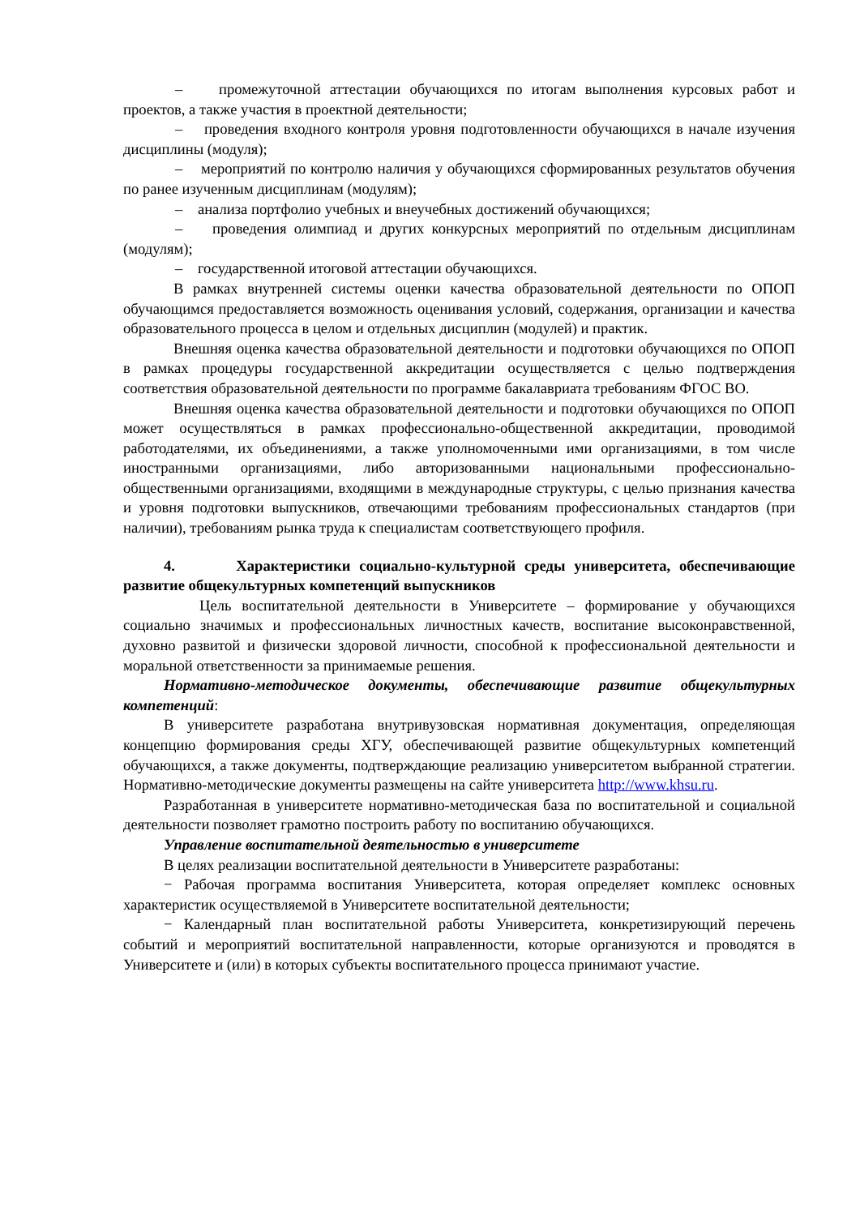– промежуточной аттестации обучающихся по итогам выполнения курсовых работ и проектов, а также участия в проектной деятельности;
– проведения входного контроля уровня подготовленности обучающихся в начале изучения дисциплины (модуля);
– мероприятий по контролю наличия у обучающихся сформированных результатов обучения по ранее изученным дисциплинам (модулям);
– анализа портфолио учебных и внеучебных достижений обучающихся;
– проведения олимпиад и других конкурсных мероприятий по отдельным дисциплинам (модулям);
– государственной итоговой аттестации обучающихся.
В рамках внутренней системы оценки качества образовательной деятельности по ОПОП обучающимся предоставляется возможность оценивания условий, содержания, организации и качества образовательного процесса в целом и отдельных дисциплин (модулей) и практик.
Внешняя оценка качества образовательной деятельности и подготовки обучающихся по ОПОП в рамках процедуры государственной аккредитации осуществляется с целью подтверждения соответствия образовательной деятельности по программе бакалавриата требованиям ФГОС ВО.
Внешняя оценка качества образовательной деятельности и подготовки обучающихся по ОПОП может осуществляться в рамках профессионально-общественной аккредитации, проводимой работодателями, их объединениями, а также уполномоченными ими организациями, в том числе иностранными организациями, либо авторизованными национальными профессионально-общественными организациями, входящими в международные структуры, с целью признания качества и уровня подготовки выпускников, отвечающими требованиям профессиональных стандартов (при наличии), требованиям рынка труда к специалистам соответствующего профиля.
4. Характеристики социально-культурной среды университета, обеспечивающие развитие общекультурных компетенций выпускников
Цель воспитательной деятельности в Университете – формирование у обучающихся социально значимых и профессиональных личностных качеств, воспитание высоконравственной, духовно развитой и физически здоровой личности, способной к профессиональной деятельности и моральной ответственности за принимаемые решения.
Нормативно-методическое документы, обеспечивающие развитие общекультурных компетенций:
В университете разработана внутривузовская нормативная документация, определяющая концепцию формирования среды ХГУ, обеспечивающей развитие общекультурных компетенций обучающихся, а также документы, подтверждающие реализацию университетом выбранной стратегии. Нормативно-методические документы размещены на сайте университета http://www.khsu.ru.
Разработанная в университете нормативно-методическая база по воспитательной и социальной деятельности позволяет грамотно построить работу по воспитанию обучающихся.
Управление воспитательной деятельностью в университете
В целях реализации воспитательной деятельности в Университете разработаны:
− Рабочая программа воспитания Университета, которая определяет комплекс основных характеристик осуществляемой в Университете воспитательной деятельности;
− Календарный план воспитательной работы Университета, конкретизирующий перечень событий и мероприятий воспитательной направленности, которые организуются и проводятся в Университете и (или) в которых субъекты воспитательного процесса принимают участие.